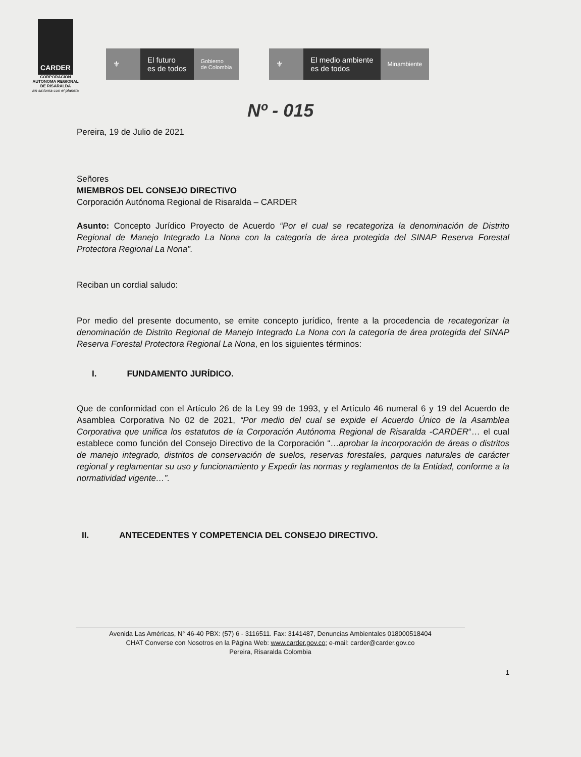CARDER
CORPORACION AUTONOMA REGIONAL DE RISARALDA
En sintonía con el planeta
⚜ El futuro
es de todos
Gobierno
de Colombia
⚜ El medio ambiente
es de todos
Minambiente
Nº - 015
Pereira, 19 de Julio de 2021
Señores
MIEMBROS DEL CONSEJO DIRECTIVO
Corporación Autónoma Regional de Risaralda – CARDER
Asunto: Concepto Jurídico Proyecto de Acuerdo “Por el cual se recategoriza la denominación de Distrito Regional de Manejo Integrado La Nona con la categoría de área protegida del SINAP Reserva Forestal Protectora Regional La Nona”.
Reciban un cordial saludo:
Por medio del presente documento, se emite concepto jurídico, frente a la procedencia de recategorizar la denominación de Distrito Regional de Manejo Integrado La Nona con la categoría de área protegida del SINAP Reserva Forestal Protectora Regional La Nona, en los siguientes términos:
I. FUNDAMENTO JURÍDICO.
Que de conformidad con el Artículo 26 de la Ley 99 de 1993, y el Artículo 46 numeral 6 y 19 del Acuerdo de Asamblea Corporativa No 02 de 2021, “Por medio del cual se expide el Acuerdo Único de la Asamblea Corporativa que unifica los estatutos de la Corporación Autónoma Regional de Risaralda -CARDER“… el cual establece como función del Consejo Directivo de la Corporación “…aprobar la incorporación de áreas o distritos de manejo integrado, distritos de conservación de suelos, reservas forestales, parques naturales de carácter regional y reglamentar su uso y funcionamiento y Expedir las normas y reglamentos de la Entidad, conforme a la normatividad vigente…”.
II. ANTECEDENTES Y COMPETENCIA DEL CONSEJO DIRECTIVO.
Avenida Las Américas, N° 46-40 PBX: (57) 6 - 3116511. Fax: 3141487, Denuncias Ambientales 018000518404
CHAT Converse con Nosotros en la Página Web: www.carder.gov.co; e-mail: carder@carder.gov.co
Pereira, Risaralda Colombia
1